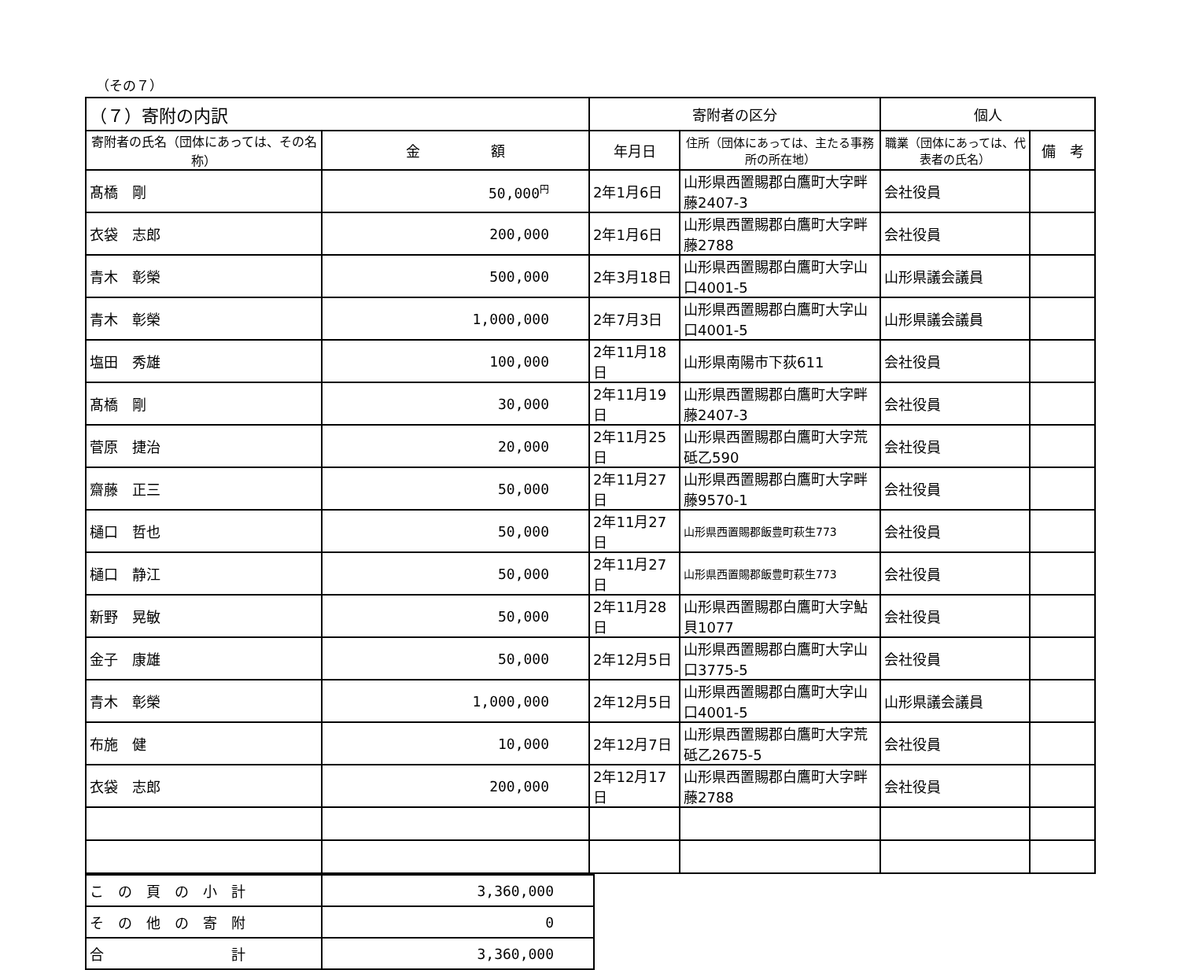（その７）
| （７）寄附の内訳 | | 寄附者の区分 | | 個人 | |
| --- | --- | --- | --- | --- | --- |
| 寄附者の氏名（団体にあっては、その名称） | 金 額 | 年月日 | 住所（団体にあっては、主たる事務所の所在地） | 職業（団体にあっては、代表者の氏名） | 備 考 |
| 髙橋 剛 | 50,000<sup>円</sup> | 2年1月6日 | 山形県西置賜郡白鷹町大字畔藤2407-3 | 会社役員 | |
| 衣袋 志郎 | 200,000 | 2年1月6日 | 山形県西置賜郡白鷹町大字畔藤2788 | 会社役員 | |
| 青木 彰榮 | 500,000 | 2年3月18日 | 山形県西置賜郡白鷹町大字山口4001-5 | 山形県議会議員 | |
| 青木 彰榮 | 1,000,000 | 2年7月3日 | 山形県西置賜郡白鷹町大字山口4001-5 | 山形県議会議員 | |
| 塩田 秀雄 | 100,000 | 2年11月18日 | 山形県南陽市下荻611 | 会社役員 | |
| 髙橋 剛 | 30,000 | 2年11月19日 | 山形県西置賜郡白鷹町大字畔藤2407-3 | 会社役員 | |
| 菅原 捷治 | 20,000 | 2年11月25日 | 山形県西置賜郡白鷹町大字荒砥乙590 | 会社役員 | |
| 齋藤 正三 | 50,000 | 2年11月27日 | 山形県西置賜郡白鷹町大字畔藤9570-1 | 会社役員 | |
| 樋口 哲也 | 50,000 | 2年11月27日 | 山形県西置賜郡飯豊町萩生773 | 会社役員 | |
| 樋口 静江 | 50,000 | 2年11月27日 | 山形県西置賜郡飯豊町萩生773 | 会社役員 | |
| 新野 晃敏 | 50,000 | 2年11月28日 | 山形県西置賜郡白鷹町大字鮎貝1077 | 会社役員 | |
| 金子 康雄 | 50,000 | 2年12月5日 | 山形県西置賜郡白鷹町大字山口3775-5 | 会社役員 | |
| 青木 彰榮 | 1,000,000 | 2年12月5日 | 山形県西置賜郡白鷹町大字山口4001-5 | 山形県議会議員 | |
| 布施 健 | 10,000 | 2年12月7日 | 山形県西置賜郡白鷹町大字荒砥乙2675-5 | 会社役員 | |
| 衣袋 志郎 | 200,000 | 2年12月17日 | 山形県西置賜郡白鷹町大字畔藤2788 | 会社役員 | |
| こ の 頁 の 小 計 | 3,360,000 |
| そ の 他 の 寄 附 | 0 |
| 合 計 | 3,360,000 |